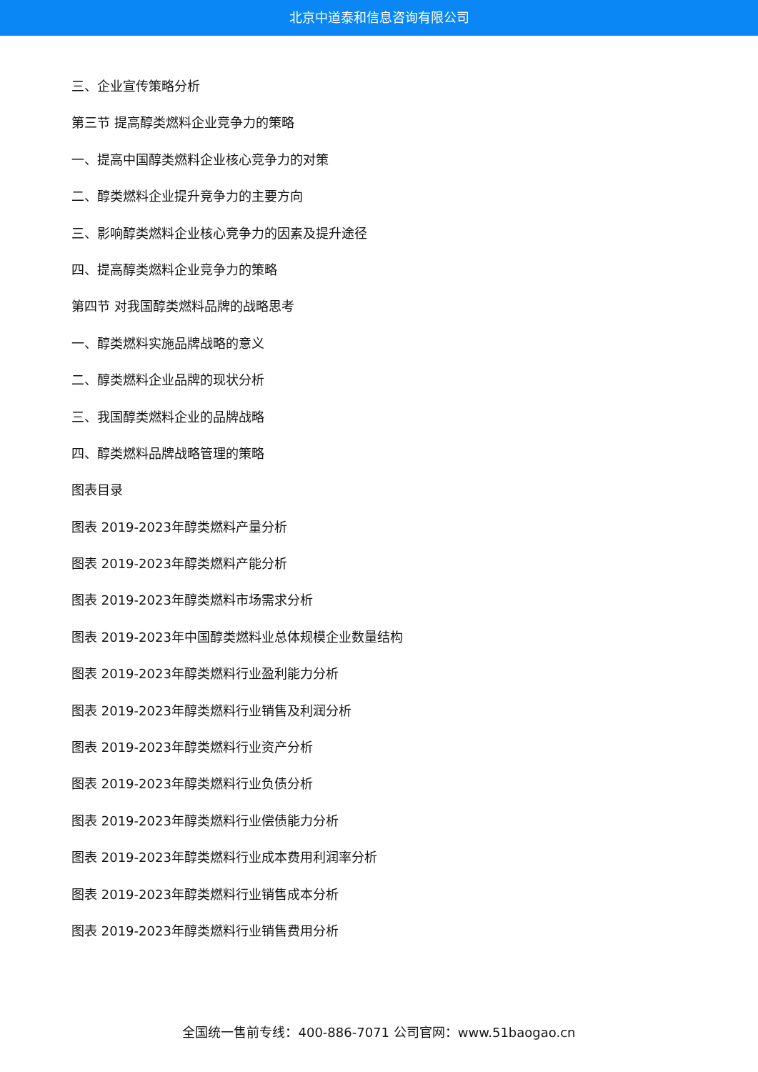北京中道泰和信息咨询有限公司
三、企业宣传策略分析
第三节 提高醇类燃料企业竞争力的策略
一、提高中国醇类燃料企业核心竞争力的对策
二、醇类燃料企业提升竞争力的主要方向
三、影响醇类燃料企业核心竞争力的因素及提升途径
四、提高醇类燃料企业竞争力的策略
第四节 对我国醇类燃料品牌的战略思考
一、醇类燃料实施品牌战略的意义
二、醇类燃料企业品牌的现状分析
三、我国醇类燃料企业的品牌战略
四、醇类燃料品牌战略管理的策略
图表目录
图表 2019-2023年醇类燃料产量分析
图表 2019-2023年醇类燃料产能分析
图表 2019-2023年醇类燃料市场需求分析
图表 2019-2023年中国醇类燃料业总体规模企业数量结构
图表 2019-2023年醇类燃料行业盈利能力分析
图表 2019-2023年醇类燃料行业销售及利润分析
图表 2019-2023年醇类燃料行业资产分析
图表 2019-2023年醇类燃料行业负债分析
图表 2019-2023年醇类燃料行业偿债能力分析
图表 2019-2023年醇类燃料行业成本费用利润率分析
图表 2019-2023年醇类燃料行业销售成本分析
图表 2019-2023年醇类燃料行业销售费用分析
全国统一售前专线：400-886-7071 公司官网：www.51baogao.cn